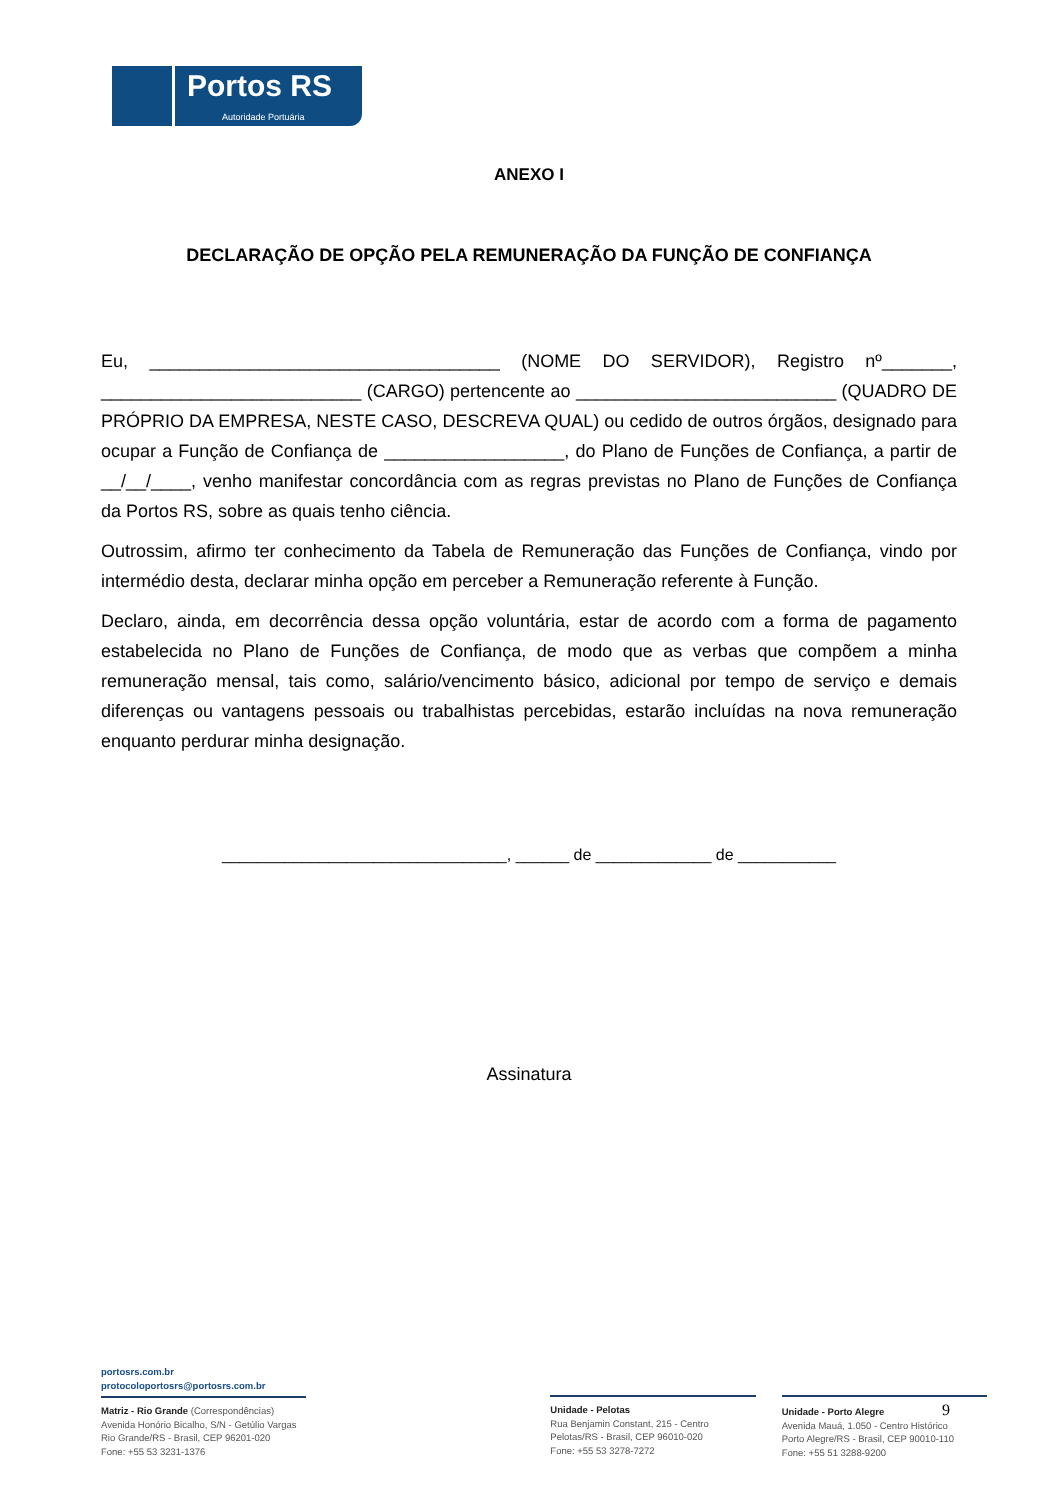Portos RS
Autoridade Portuária
ANEXO I
DECLARAÇÃO DE OPÇÃO PELA REMUNERAÇÃO DA FUNÇÃO DE CONFIANÇA
Eu, ___________________________________ (NOME DO SERVIDOR), Registro nº_______, __________________________ (CARGO) pertencente ao __________________________ (QUADRO DE PRÓPRIO DA EMPRESA, NESTE CASO, DESCREVA QUAL) ou cedido de outros órgãos, designado para ocupar a Função de Confiança de __________________, do Plano de Funções de Confiança, a partir de __/__/____, venho manifestar concordância com as regras previstas no Plano de Funções de Confiança da Portos RS, sobre as quais tenho ciência.
Outrossim, afirmo ter conhecimento da Tabela de Remuneração das Funções de Confiança, vindo por intermédio desta, declarar minha opção em perceber a Remuneração referente à Função.
Declaro, ainda, em decorrência dessa opção voluntária, estar de acordo com a forma de pagamento estabelecida no Plano de Funções de Confiança, de modo que as verbas que compõem a minha remuneração mensal, tais como, salário/vencimento básico, adicional por tempo de serviço e demais diferenças ou vantagens pessoais ou trabalhistas percebidas, estarão incluídas na nova remuneração enquanto perdurar minha designação.
________________________________, ______ de _____________ de ___________
Assinatura
portosrs.com.br
protocoloportosrs@portosrs.com.br
Matriz - Rio Grande (Correspondências)
Avenida Honório Bicalho, S/N - Getúlio Vargas
Rio Grande/RS - Brasil, CEP 96201-020
Fone: +55 53 3231-1376
Unidade - Pelotas
Rua Benjamin Constant, 215 - Centro
Pelotas/RS - Brasil, CEP 96010-020
Fone: +55 53 3278-7272
Unidade - Porto Alegre 9
Avenida Mauá, 1.050 - Centro Histórico
Porto Alegre/RS - Brasil, CEP 90010-110
Fone: +55 51 3288-9200